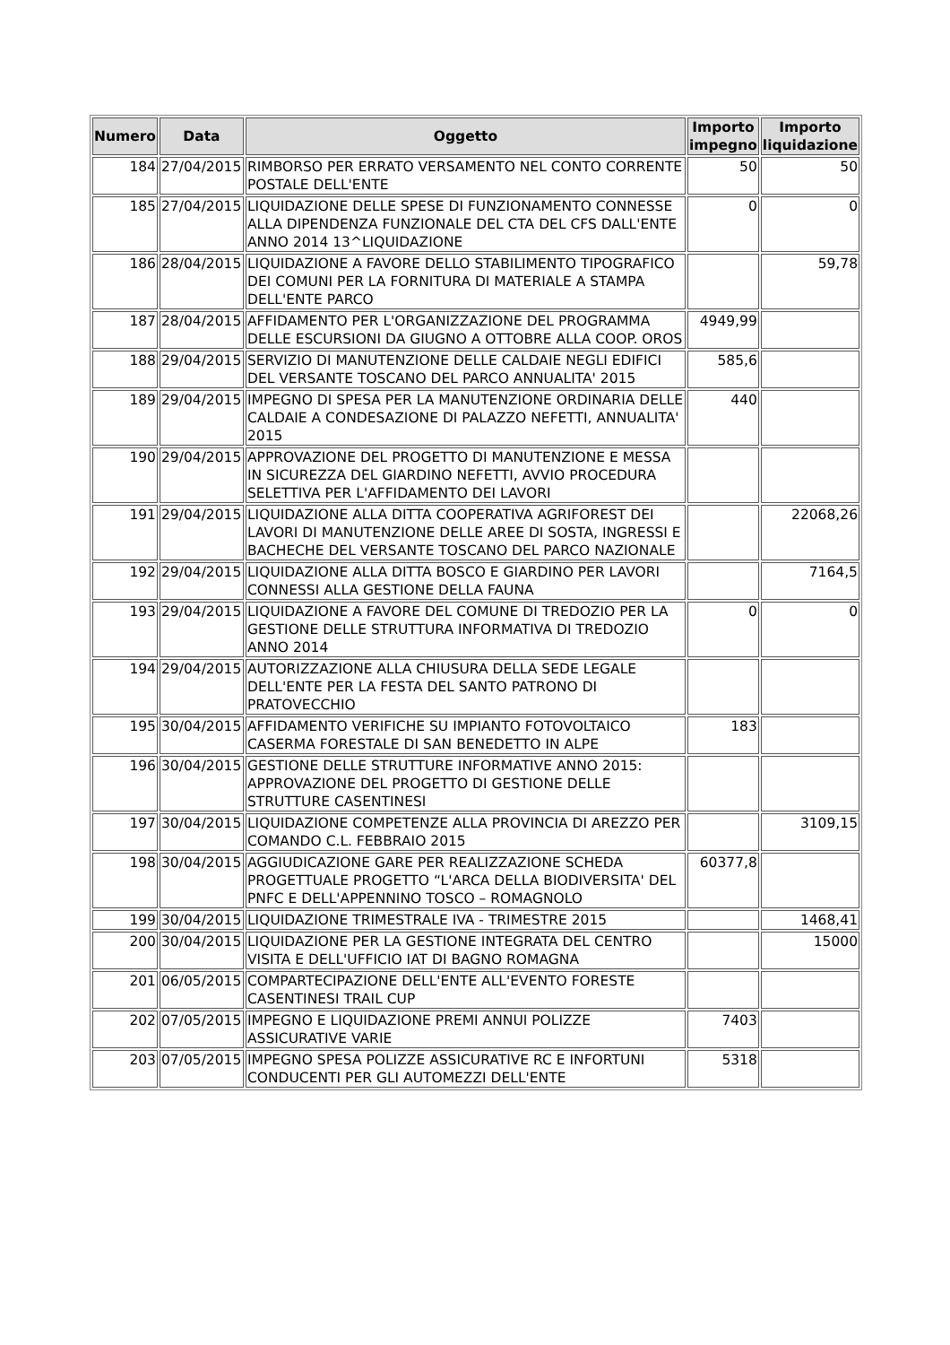| Numero | Data | Oggetto | Importo impegno | Importo liquidazione |
| --- | --- | --- | --- | --- |
| 184 | 27/04/2015 | RIMBORSO PER ERRATO VERSAMENTO NEL CONTO CORRENTE POSTALE DELL'ENTE | 50 | 50 |
| 185 | 27/04/2015 | LIQUIDAZIONE DELLE SPESE DI FUNZIONAMENTO CONNESSE ALLA DIPENDENZA FUNZIONALE DEL CTA DEL CFS DALL'ENTE ANNO 2014 13^LIQUIDAZIONE | 0 | 0 |
| 186 | 28/04/2015 | LIQUIDAZIONE A FAVORE DELLO STABILIMENTO TIPOGRAFICO DEI COMUNI PER LA FORNITURA DI MATERIALE A STAMPA DELL'ENTE PARCO | | 59,78 |
| 187 | 28/04/2015 | AFFIDAMENTO PER L'ORGANIZZAZIONE DEL PROGRAMMA DELLE ESCURSIONI DA GIUGNO A OTTOBRE ALLA COOP. OROS | 4949,99 | |
| 188 | 29/04/2015 | SERVIZIO DI MANUTENZIONE DELLE CALDAIE NEGLI EDIFICI DEL VERSANTE TOSCANO DEL PARCO ANNUALITA' 2015 | 585,6 | |
| 189 | 29/04/2015 | IMPEGNO DI SPESA PER LA MANUTENZIONE ORDINARIA DELLE CALDAIE A CONDESAZIONE DI PALAZZO NEFETTI, ANNUALITA' 2015 | 440 | |
| 190 | 29/04/2015 | APPROVAZIONE DEL PROGETTO DI MANUTENZIONE E MESSA IN SICUREZZA DEL GIARDINO NEFETTI, AVVIO PROCEDURA SELETTIVA PER L'AFFIDAMENTO DEI LAVORI | | |
| 191 | 29/04/2015 | LIQUIDAZIONE ALLA DITTA COOPERATIVA AGRIFOREST DEI LAVORI DI MANUTENZIONE DELLE AREE DI SOSTA, INGRESSI E BACHECHE DEL VERSANTE TOSCANO DEL PARCO NAZIONALE | | 22068,26 |
| 192 | 29/04/2015 | LIQUIDAZIONE ALLA DITTA BOSCO E GIARDINO PER LAVORI CONNESSI ALLA GESTIONE DELLA FAUNA | | 7164,5 |
| 193 | 29/04/2015 | LIQUIDAZIONE A FAVORE DEL COMUNE DI TREDOZIO PER LA GESTIONE DELLE STRUTTURA INFORMATIVA DI TREDOZIO ANNO 2014 | 0 | 0 |
| 194 | 29/04/2015 | AUTORIZZAZIONE ALLA CHIUSURA DELLA SEDE LEGALE DELL'ENTE PER LA FESTA DEL SANTO PATRONO DI PRATOVECCHIO | | |
| 195 | 30/04/2015 | AFFIDAMENTO VERIFICHE SU IMPIANTO FOTOVOLTAICO CASERMA FORESTALE DI SAN BENEDETTO IN ALPE | 183 | |
| 196 | 30/04/2015 | GESTIONE DELLE STRUTTURE INFORMATIVE ANNO 2015: APPROVAZIONE DEL PROGETTO DI GESTIONE DELLE STRUTTURE CASENTINESI | | |
| 197 | 30/04/2015 | LIQUIDAZIONE COMPETENZE ALLA PROVINCIA DI AREZZO PER COMANDO C.L. FEBBRAIO 2015 | | 3109,15 |
| 198 | 30/04/2015 | AGGIUDICAZIONE GARE PER REALIZZAZIONE SCHEDA PROGETTUALE PROGETTO “L'ARCA DELLA BIODIVERSITA' DEL PNFC E DELL'APPENNINO TOSCO – ROMAGNOLO | 60377,8 | |
| 199 | 30/04/2015 | LIQUIDAZIONE TRIMESTRALE IVA - TRIMESTRE 2015 | | 1468,41 |
| 200 | 30/04/2015 | LIQUIDAZIONE PER LA GESTIONE INTEGRATA DEL CENTRO VISITA E DELL'UFFICIO IAT DI BAGNO ROMAGNA | | 15000 |
| 201 | 06/05/2015 | COMPARTECIPAZIONE DELL'ENTE ALL'EVENTO FORESTE CASENTINESI TRAIL CUP | | |
| 202 | 07/05/2015 | IMPEGNO E LIQUIDAZIONE PREMI ANNUI POLIZZE ASSICURATIVE VARIE | 7403 | |
| 203 | 07/05/2015 | IMPEGNO SPESA POLIZZE ASSICURATIVE RC E INFORTUNI CONDUCENTI PER GLI AUTOMEZZI DELL'ENTE | 5318 | |